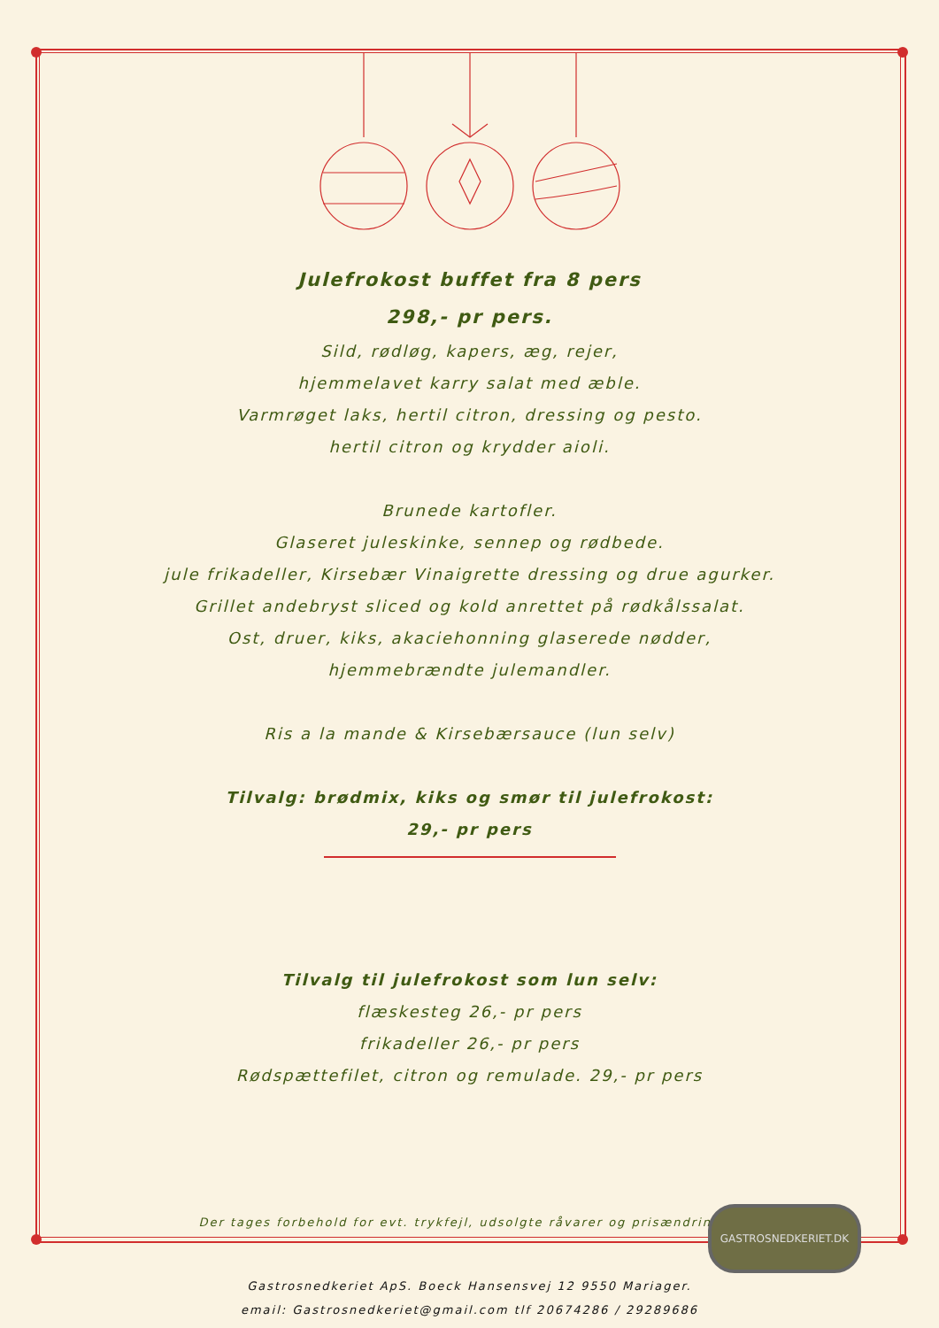Julefrokost buffet fra 8 pers
298,- pr pers.
Sild, rødløg, kapers, æg, rejer,
hjemmelavet karry salat med æble.
Varmrøget laks, hertil citron, dressing og pesto.
hertil citron og krydder aioli.
Brunede kartofler.
Glaseret juleskinke, sennep og rødbede.
jule frikadeller, Kirsebær Vinaigrette dressing og drue agurker.
Grillet andebryst sliced og kold anrettet på rødkålssalat.
Ost, druer, kiks, akaciehonning glaserede nødder,
hjemmebrændte julemandler.
Ris a la mande & Kirsebærsauce (lun selv)
Tilvalg: brødmix, kiks og smør til julefrokost:
29,- pr pers
Tilvalg til julefrokost som lun selv:
flæskesteg 26,- pr pers
frikadeller 26,- pr pers
Rødspættefilet, citron og remulade. 29,- pr pers
Der tages forbehold for evt. trykfejl, udsolgte råvarer og prisændringer.
Gastrosnedkeriet ApS. Boeck Hansensvej 12 9550 Mariager.
email: Gastrosnedkeriet@gmail.com tlf 20674286 / 29289686
GASTROSNEDKERIET.DK